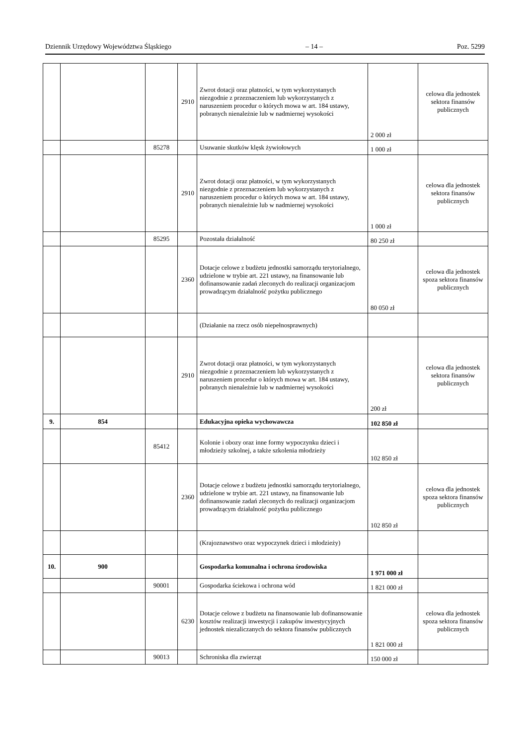Dziennik Urzędowy Województwa Śląskiego – 14 – Poz. 5299
| | | | 2910 | Zwrot dotacji oraz płatności, w tym wykorzystanych niezgodnie z przeznaczeniem lub wykorzystanych z naruszeniem procedur o których mowa w art. 184 ustawy, pobranych nienależnie lub w nadmiernej wysokości | 2 000 zł | celowa dla jednostek sektora finansów publicznych |
| | | 85278 | | Usuwanie skutków klęsk żywiołowych | 1 000 zł | |
| | | | 2910 | Zwrot dotacji oraz płatności, w tym wykorzystanych niezgodnie z przeznaczeniem lub wykorzystanych z naruszeniem procedur o których mowa w art. 184 ustawy, pobranych nienależnie lub w nadmiernej wysokości | 1 000 zł | celowa dla jednostek sektora finansów publicznych |
| | | 85295 | | Pozostała działalność | 80 250 zł | |
| | | | 2360 | Dotacje celowe z budżetu jednostki samorządu terytorialnego, udzielone w trybie art. 221 ustawy, na finansowanie lub dofinansowanie zadań zleconych do realizacji organizacjom prowadzącym działalność pożytku publicznego | 80 050 zł | celowa dla jednostek spoza sektora finansów publicznych |
| | | | | (Działanie na rzecz osób niepełnosprawnych) | | |
| | | | 2910 | Zwrot dotacji oraz płatności, w tym wykorzystanych niezgodnie z przeznaczeniem lub wykorzystanych z naruszeniem procedur o których mowa w art. 184 ustawy, pobranych nienależnie lub w nadmiernej wysokości | 200 zł | celowa dla jednostek sektora finansów publicznych |
| 9. | 854 | | | Edukacyjna opieka wychowawcza | 102 850 zł | |
| | | 85412 | | Kolonie i obozy oraz inne formy wypoczynku dzieci i młodzieży szkolnej, a także szkolenia młodzieży | 102 850 zł | |
| | | | 2360 | Dotacje celowe z budżetu jednostki samorządu terytorialnego, udzielone w trybie art. 221 ustawy, na finansowanie lub dofinansowanie zadań zleconych do realizacji organizacjom prowadzącym działalność pożytku publicznego | 102 850 zł | celowa dla jednostek spoza sektora finansów publicznych |
| | | | | (Krajoznawstwo oraz wypoczynek dzieci i młodzieży) | | |
| 10. | 900 | | | Gospodarka komunalna i ochrona środowiska | 1 971 000 zł | |
| | | 90001 | | Gospodarka ściekowa i ochrona wód | 1 821 000 zł | |
| | | | 6230 | Dotacje celowe z budżetu na finansowanie lub dofinansowanie kosztów realizacji inwestycji i zakupów inwestycyjnych jednostek niezaliczanych do sektora finansów publicznych | 1 821 000 zł | celowa dla jednostek spoza sektora finansów publicznych |
| | | 90013 | | Schroniska dla zwierząt | 150 000 zł | |